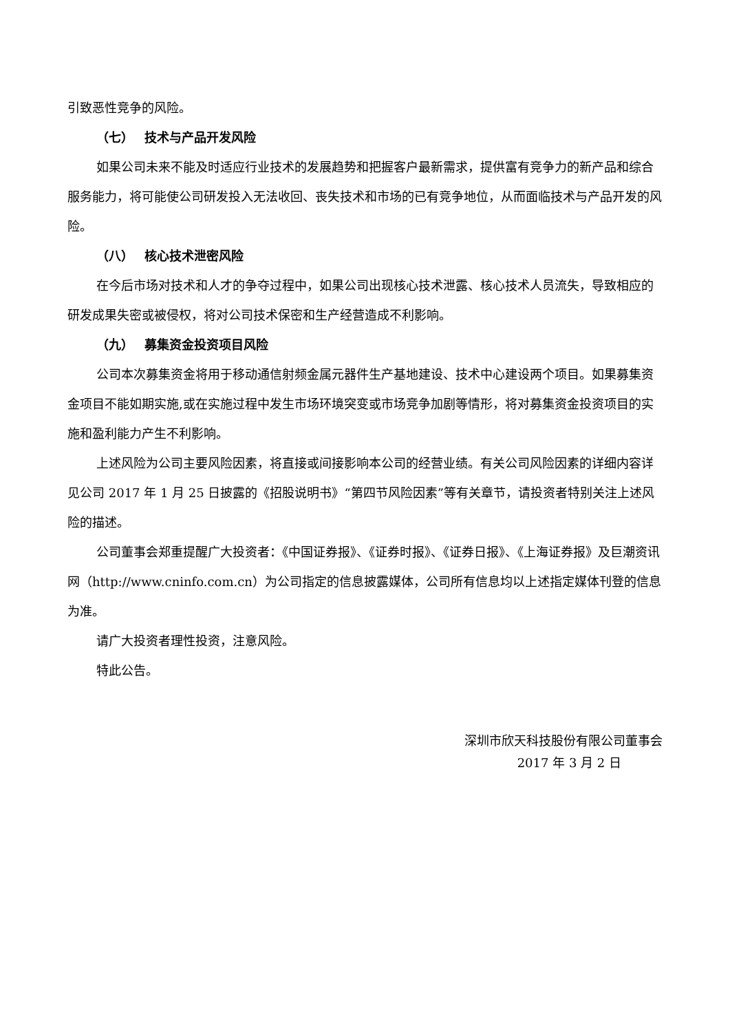引致恶性竞争的风险。
（七） 技术与产品开发风险
如果公司未来不能及时适应行业技术的发展趋势和把握客户最新需求，提供富有竞争力的新产品和综合服务能力，将可能使公司研发投入无法收回、丧失技术和市场的已有竞争地位，从而面临技术与产品开发的风险。
（八） 核心技术泄密风险
在今后市场对技术和人才的争夺过程中，如果公司出现核心技术泄露、核心技术人员流失，导致相应的研发成果失密或被侵权，将对公司技术保密和生产经营造成不利影响。
（九） 募集资金投资项目风险
公司本次募集资金将用于移动通信射频金属元器件生产基地建设、技术中心建设两个项目。如果募集资金项目不能如期实施,或在实施过程中发生市场环境突变或市场竞争加剧等情形，将对募集资金投资项目的实施和盈利能力产生不利影响。
上述风险为公司主要风险因素，将直接或间接影响本公司的经营业绩。有关公司风险因素的详细内容详见公司 2017 年 1 月 25 日披露的《招股说明书》“第四节风险因素”等有关章节，请投资者特别关注上述风险的描述。
公司董事会郑重提醒广大投资者：《中国证券报》、《证券时报》、《证券日报》、《上海证券报》及巨潮资讯网（http://www.cninfo.com.cn）为公司指定的信息披露媒体，公司所有信息均以上述指定媒体刊登的信息为准。
请广大投资者理性投资，注意风险。
特此公告。
深圳市欣天科技股份有限公司董事会
2017 年 3 月 2 日